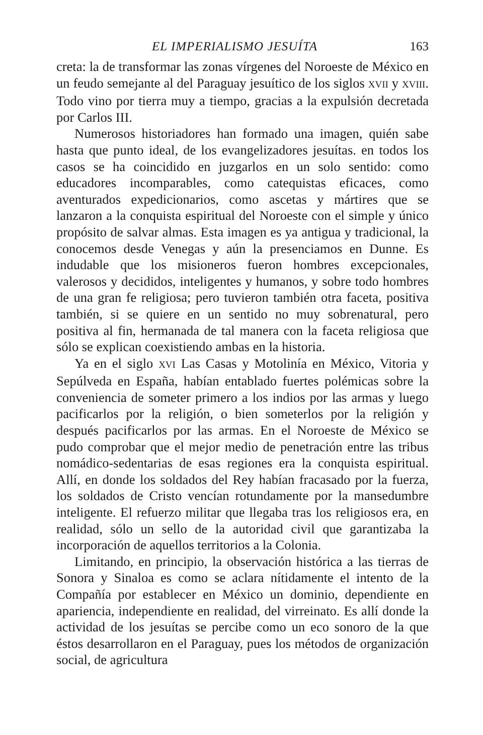EL IMPERIALISMO JESUÍTA 163
creta: la de transformar las zonas vírgenes del Noroeste de México en un feudo semejante al del Paraguay jesuítico de los siglos XVII y XVIII. Todo vino por tierra muy a tiempo, gracias a la expulsión decretada por Carlos III.
Numerosos historiadores han formado una imagen, quién sabe hasta que punto ideal, de los evangelizadores jesuítas. en todos los casos se ha coincidido en juzgarlos en un solo sentido: como educadores incomparables, como catequistas eficaces, como aventurados expedicionarios, como ascetas y mártires que se lanzaron a la conquista espiritual del Noroeste con el simple y único propósito de salvar almas. Esta imagen es ya antigua y tradicional, la conocemos desde Venegas y aún la presenciamos en Dunne. Es indudable que los misioneros fueron hombres excepcionales, valerosos y decididos, inteligentes y humanos, y sobre todo hombres de una gran fe religiosa; pero tuvieron también otra faceta, positiva también, si se quiere en un sentido no muy sobrenatural, pero positiva al fin, hermanada de tal manera con la faceta religiosa que sólo se explican coexistiendo ambas en la historia.
Ya en el siglo XVI Las Casas y Motolinía en México, Vitoria y Sepúlveda en España, habían entablado fuertes polémicas sobre la conveniencia de someter primero a los indios por las armas y luego pacificarlos por la religión, o bien someterlos por la religión y después pacificarlos por las armas. En el Noroeste de México se pudo comprobar que el mejor medio de penetración entre las tribus nomádico-sedentarias de esas regiones era la conquista espiritual. Allí, en donde los soldados del Rey habían fracasado por la fuerza, los soldados de Cristo vencían rotundamente por la mansedumbre inteligente. El refuerzo militar que llegaba tras los religiosos era, en realidad, sólo un sello de la autoridad civil que garantizaba la incorporación de aquellos territorios a la Colonia.
Limitando, en principio, la observación histórica a las tierras de Sonora y Sinaloa es como se aclara nítidamente el intento de la Compañía por establecer en México un dominio, dependiente en apariencia, independiente en realidad, del virreinato. Es allí donde la actividad de los jesuítas se percibe como un eco sonoro de la que éstos desarrollaron en el Paraguay, pues los métodos de organización social, de agricultura